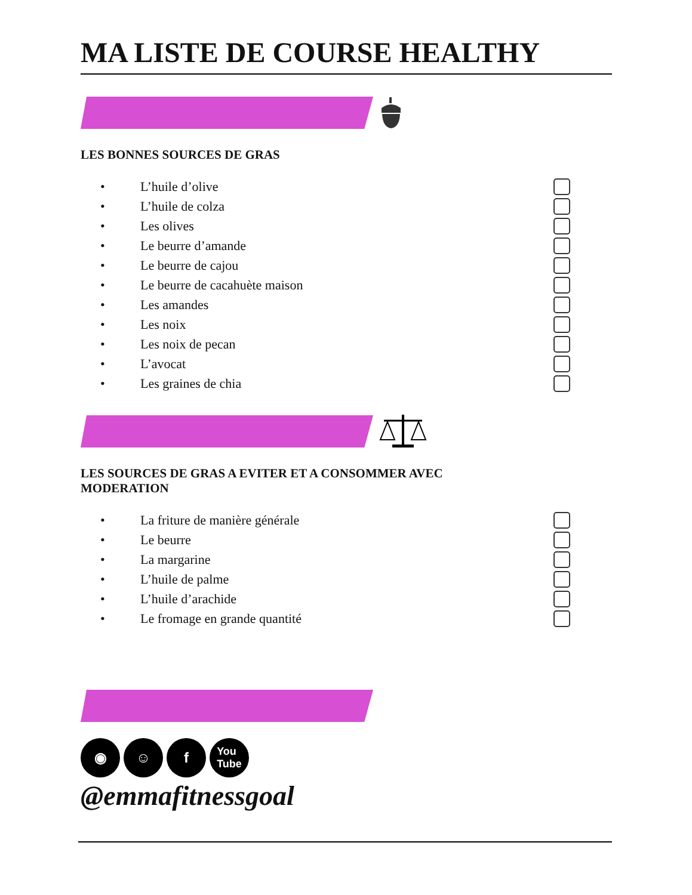MA LISTE DE COURSE HEALTHY
LES BONNES SOURCES DE GRAS
• L’huile d’olive
• L’huile de colza
• Les olives
• Le beurre d’amande
• Le beurre de cajou
• Le beurre de cacahuète maison
• Les amandes
• Les noix
• Les noix de pecan
• L’avocat
• Les graines de chia
LES SOURCES DE GRAS A EVITER ET A CONSOMMER AVEC
MODERATION
• La friture de manière générale
• Le beurre
• La margarine
• L’huile de palme
• L’huile d’arachide
• Le fromage en grande quantité
◉ ☺ f
You
Tube
@emmafitnessgoal